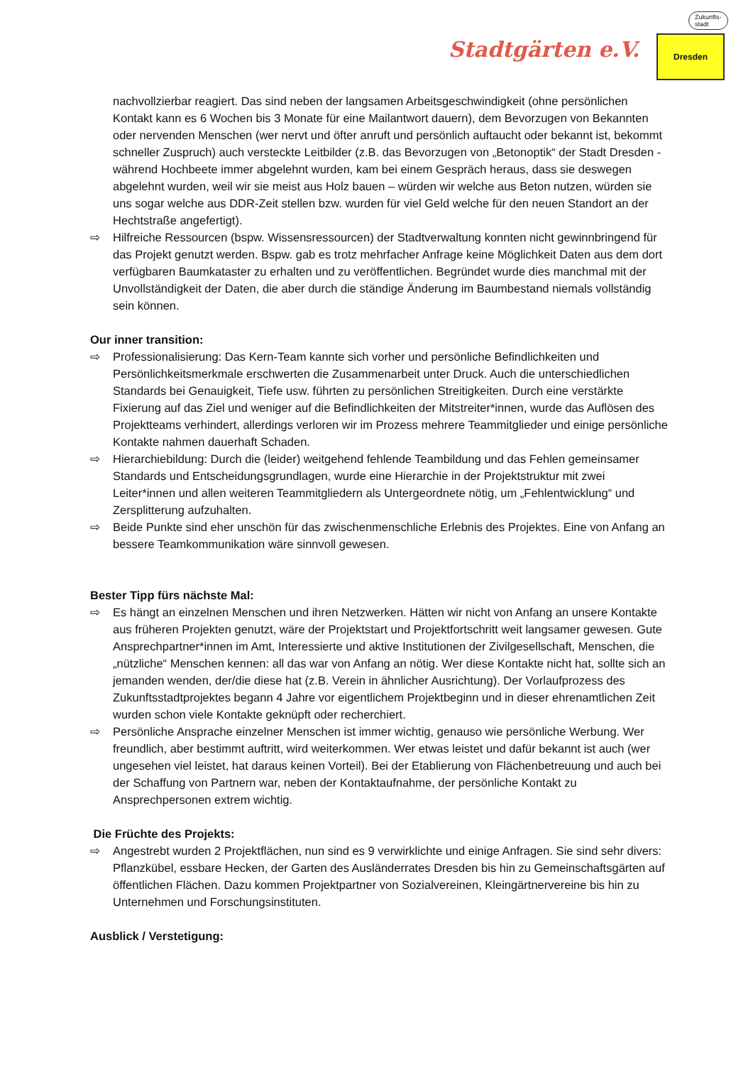Stadtgärten e.V.
Dresden
Zukunfts-
stadt
nachvollzierbar reagiert. Das sind neben der langsamen Arbeitsgeschwindigkeit (ohne persönlichen Kontakt kann es 6 Wochen bis 3 Monate für eine Mailantwort dauern), dem Bevorzugen von Bekannten oder nervenden Menschen (wer nervt und öfter anruft und persönlich auftaucht oder bekannt ist, bekommt schneller Zuspruch) auch versteckte Leitbilder (z.B. das Bevorzugen von „Betonoptik“ der Stadt Dresden - während Hochbeete immer abgelehnt wurden, kam bei einem Gespräch heraus, dass sie deswegen abgelehnt wurden, weil wir sie meist aus Holz bauen – würden wir welche aus Beton nutzen, würden sie uns sogar welche aus DDR-Zeit stellen bzw. wurden für viel Geld welche für den neuen Standort an der Hechtstraße angefertigt).
⇨ Hilfreiche Ressourcen (bspw. Wissensressourcen) der Stadtverwaltung konnten nicht gewinnbringend für das Projekt genutzt werden. Bspw. gab es trotz mehrfacher Anfrage keine Möglichkeit Daten aus dem dort verfügbaren Baumkataster zu erhalten und zu veröffentlichen. Begründet wurde dies manchmal mit der Unvollständigkeit der Daten, die aber durch die ständige Änderung im Baumbestand niemals vollständig sein können.
Our inner transition:
⇨ Professionalisierung: Das Kern-Team kannte sich vorher und persönliche Befindlichkeiten und Persönlichkeitsmerkmale erschwerten die Zusammenarbeit unter Druck. Auch die unterschiedlichen Standards bei Genauigkeit, Tiefe usw. führten zu persönlichen Streitigkeiten. Durch eine verstärkte Fixierung auf das Ziel und weniger auf die Befindlichkeiten der Mitstreiter*innen, wurde das Auflösen des Projektteams verhindert, allerdings verloren wir im Prozess mehrere Teammitglieder und einige persönliche Kontakte nahmen dauerhaft Schaden.
⇨ Hierarchiebildung: Durch die (leider) weitgehend fehlende Teambildung und das Fehlen gemeinsamer Standards und Entscheidungsgrundlagen, wurde eine Hierarchie in der Projektstruktur mit zwei Leiter*innen und allen weiteren Teammitgliedern als Untergeordnete nötig, um „Fehlentwicklung“ und Zersplitterung aufzuhalten.
⇨ Beide Punkte sind eher unschön für das zwischenmenschliche Erlebnis des Projektes. Eine von Anfang an bessere Teamkommunikation wäre sinnvoll gewesen.
Bester Tipp fürs nächste Mal:
⇨ Es hängt an einzelnen Menschen und ihren Netzwerken. Hätten wir nicht von Anfang an unsere Kontakte aus früheren Projekten genutzt, wäre der Projektstart und Projektfortschritt weit langsamer gewesen. Gute Ansprechpartner*innen im Amt, Interessierte und aktive Institutionen der Zivilgesellschaft, Menschen, die „nützliche“ Menschen kennen: all das war von Anfang an nötig. Wer diese Kontakte nicht hat, sollte sich an jemanden wenden, der/die diese hat (z.B. Verein in ähnlicher Ausrichtung). Der Vorlaufprozess des Zukunftsstadtprojektes begann 4 Jahre vor eigentlichem Projektbeginn und in dieser ehrenamtlichen Zeit wurden schon viele Kontakte geknüpft oder recherchiert.
⇨ Persönliche Ansprache einzelner Menschen ist immer wichtig, genauso wie persönliche Werbung. Wer freundlich, aber bestimmt auftritt, wird weiterkommen. Wer etwas leistet und dafür bekannt ist auch (wer ungesehen viel leistet, hat daraus keinen Vorteil). Bei der Etablierung von Flächenbetreuung und auch bei der Schaffung von Partnern war, neben der Kontaktaufnahme, der persönliche Kontakt zu Ansprechpersonen extrem wichtig.
Die Früchte des Projekts:
⇨ Angestrebt wurden 2 Projektflächen, nun sind es 9 verwirklichte und einige Anfragen. Sie sind sehr divers: Pflanzkübel, essbare Hecken, der Garten des Ausländerrates Dresden bis hin zu Gemeinschaftsgärten auf öffentlichen Flächen. Dazu kommen Projektpartner von Sozialvereinen, Kleingärtnervereine bis hin zu Unternehmen und Forschungsinstituten.
Ausblick / Verstetigung: